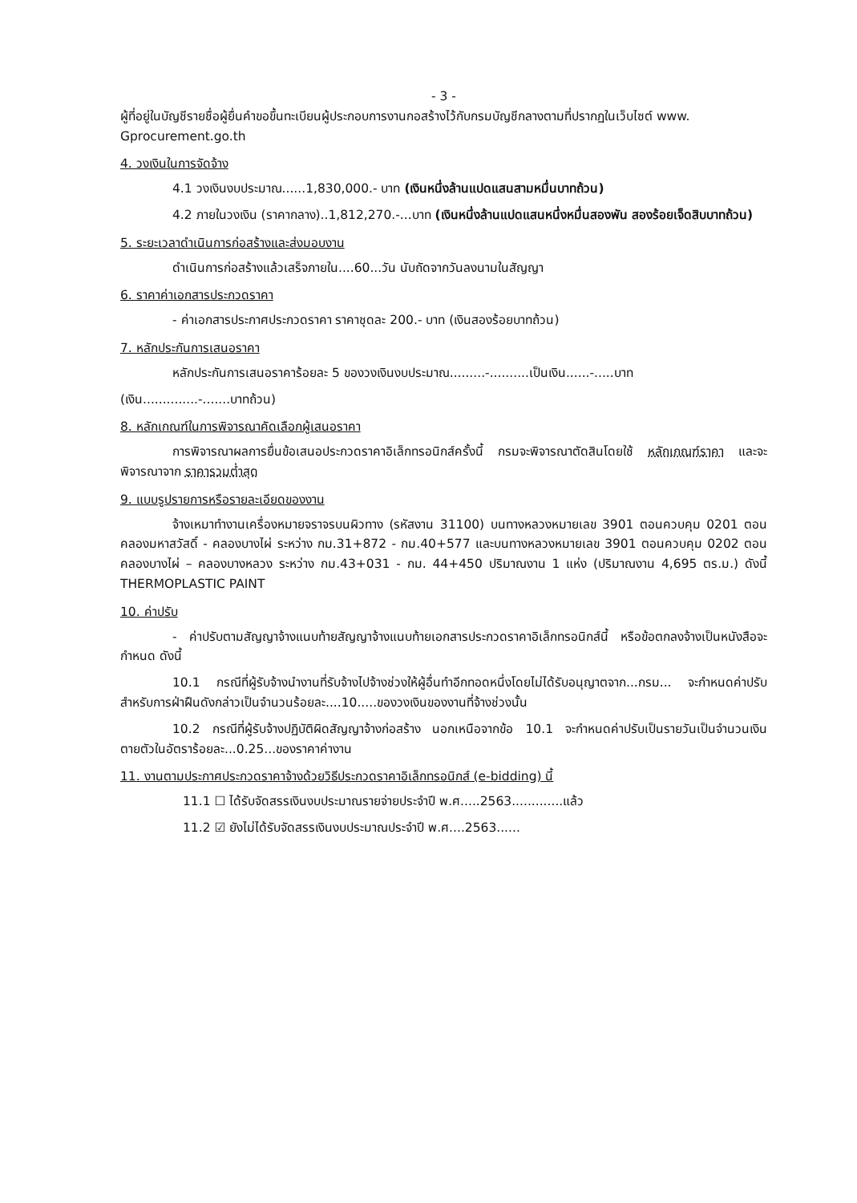- 3 -
ผู้ที่อยู่ในบัญชีรายชื่อผู้ยื่นคำขอขึ้นทะเบียนผู้ประกอบการงานกอสร้างไว้กับกรมบัญชีกลางตามที่ปรากฏในเว็บไซต์ www. Gprocurement.go.th
4. วงเงินในการจัดจ้าง
4.1 วงเงินงบประมาณ......1,830,000.- บาท (เงินหนึ่งล้านแปดแสนสามหมื่นบาทถ้วน)
4.2 ภายในวงเงิน (ราคากลาง)..1,812,270.-...บาท (เงินหนึ่งล้านแปดแสนหนึ่งหมื่นสองพัน สองร้อยเจ็ดสิบบาทถ้วน)
5. ระยะเวลาดำเนินการก่อสร้างและส่งมอบงาน
ดำเนินการก่อสร้างแล้วเสร็จภายใน....60...วัน นับถัดจากวันลงนามในสัญญา
6. ราคาค่าเอกสารประกวดราคา
- ค่าเอกสารประกาศประกวดราคา ราคาชุดละ 200.- บาท (เงินสองร้อยบาทถ้วน)
7. หลักประกันการเสนอราคา
หลักประกันการเสนอราคาร้อยละ 5 ของวงเงินงบประมาณ.........-..........เป็นเงิน......-.....บาท
(เงิน..............-.......บาทถ้วน)
8. หลักเกณฑ์ในการพิจารณาคัดเลือกผู้เสนอราคา
การพิจารณาผลการยื่นข้อเสนอประกวดราคาอิเล็กทรอนิกส์ครั้งนี้ กรมจะพิจารณาตัดสินโดยใช้ หลักเกณฑ์ราคา และจะพิจารณาจาก ราคารวมต่ำสุด
9. แบบรูปรายการหรือรายละเอียดของงาน
จ้างเหมาทำงานเครื่องหมายจราจรบนผิวทาง (รหัสงาน 31100) บนทางหลวงหมายเลข 3901 ตอนควบคุม 0201 ตอน คลองมหาสวัสดิ์ - คลองบางไผ่ ระหว่าง กม.31+872 - กม.40+577 และบนทางหลวงหมายเลข 3901 ตอนควบคุม 0202 ตอน คลองบางไผ่ – คลองบางหลวง ระหว่าง กม.43+031 - กม. 44+450 ปริมาณงาน 1 แห่ง (ปริมาณงาน 4,695 ตร.ม.) ดังนี้ THERMOPLASTIC PAINT
10. ค่าปรับ
- ค่าปรับตามสัญญาจ้างแนบท้ายสัญญาจ้างแนบท้ายเอกสารประกวดราคาอิเล็กทรอนิกส์นี้ หรือข้อตกลงจ้างเป็นหนังสือจะกำหนด ดังนี้
10.1 กรณีที่ผู้รับจ้างนำงานที่รับจ้างไปจ้างช่วงให้ผู้อื่นทำอีกทอดหนึ่งโดยไม่ได้รับอนุญาตจาก...กรม... จะกำหนดค่าปรับสำหรับการฝ่าฝืนดังกล่าวเป็นจำนวนร้อยละ....10.....ของวงเงินของงานที่จ้างช่วงนั้น
10.2 กรณีที่ผู้รับจ้างปฏิบัติผิดสัญญาจ้างก่อสร้าง นอกเหนือจากข้อ 10.1 จะกำหนดค่าปรับเป็นรายวันเป็นจำนวนเงินตายตัวในอัตราร้อยละ...0.25...ของราคาค่างาน
11. งานตามประกาศประกวดราคาจ้างด้วยวิธีประกวดราคาอิเล็กทรอนิกส์ (e-bidding) นี้
11.1 ☐ ได้รับจัดสรรเงินงบประมาณรายจ่ายประจำปี พ.ศ.....2563.............แล้ว
11.2 ☑ ยังไม่ได้รับจัดสรรเงินงบประมาณประจำปี พ.ศ....2563......